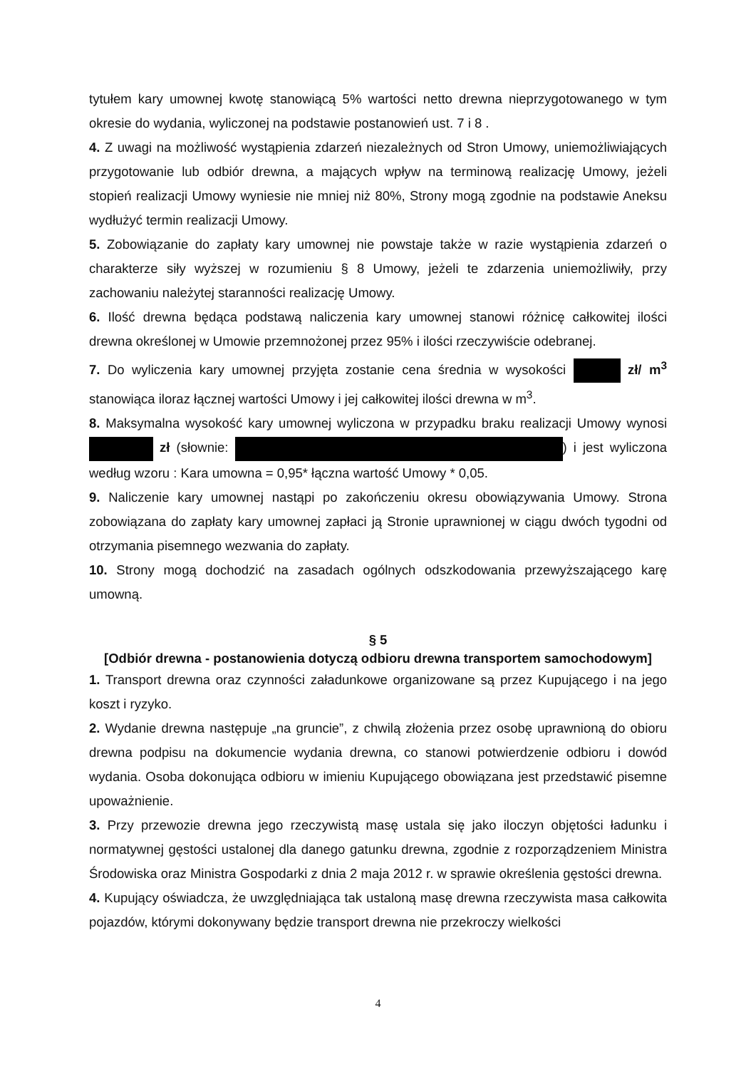tytułem kary umownej kwotę stanowiącą 5% wartości netto drewna nieprzygotowanego w tym okresie do wydania, wyliczonej na podstawie postanowień ust. 7 i 8 .
4. Z uwagi na możliwość wystąpienia zdarzeń niezależnych od Stron Umowy, uniemożliwiających przygotowanie lub odbiór drewna, a mających wpływ na terminową realizację Umowy, jeżeli stopień realizacji Umowy wyniesie nie mniej niż 80%, Strony mogą zgodnie na podstawie Aneksu wydłużyć termin realizacji Umowy.
5. Zobowiązanie do zapłaty kary umownej nie powstaje także w razie wystąpienia zdarzeń o charakterze siły wyższej w rozumieniu § 8 Umowy, jeżeli te zdarzenia uniemożliwiły, przy zachowaniu należytej staranności realizację Umowy.
6. Ilość drewna będąca podstawą naliczenia kary umownej stanowi różnicę całkowitej ilości drewna określonej w Umowie przemnożonej przez 95% i ilości rzeczywiście odebranej.
7. Do wyliczenia kary umownej przyjęta zostanie cena średnia w wysokości zł/ m<sup>3</sup> stanowiąca iloraz łącznej wartości Umowy i jej całkowitej ilości drewna w m<sup>3</sup>.
8. Maksymalna wysokość kary umownej wyliczona w przypadku braku realizacji Umowy wynosi zł (słownie: ) i jest wyliczona według wzoru : Kara umowna = 0,95* łączna wartość Umowy * 0,05.
9. Naliczenie kary umownej nastąpi po zakończeniu okresu obowiązywania Umowy. Strona zobowiązana do zapłaty kary umownej zapłaci ją Stronie uprawnionej w ciągu dwóch tygodni od otrzymania pisemnego wezwania do zapłaty.
10. Strony mogą dochodzić na zasadach ogólnych odszkodowania przewyższającego karę umowną.
§ 5
[Odbiór drewna - postanowienia dotyczą odbioru drewna transportem samochodowym]
1. Transport drewna oraz czynności załadunkowe organizowane są przez Kupującego i na jego koszt i ryzyko.
2. Wydanie drewna następuje „na gruncie”, z chwilą złożenia przez osobę uprawnioną do obioru drewna podpisu na dokumencie wydania drewna, co stanowi potwierdzenie odbioru i dowód wydania. Osoba dokonująca odbioru w imieniu Kupującego obowiązana jest przedstawić pisemne upoważnienie.
3. Przy przewozie drewna jego rzeczywistą masę ustala się jako iloczyn objętości ładunku i normatywnej gęstości ustalonej dla danego gatunku drewna, zgodnie z rozporządzeniem Ministra Środowiska oraz Ministra Gospodarki z dnia 2 maja 2012 r. w sprawie określenia gęstości drewna.
4. Kupujący oświadcza, że uwzględniająca tak ustaloną masę drewna rzeczywista masa całkowita pojazdów, którymi dokonywany będzie transport drewna nie przekroczy wielkości
4